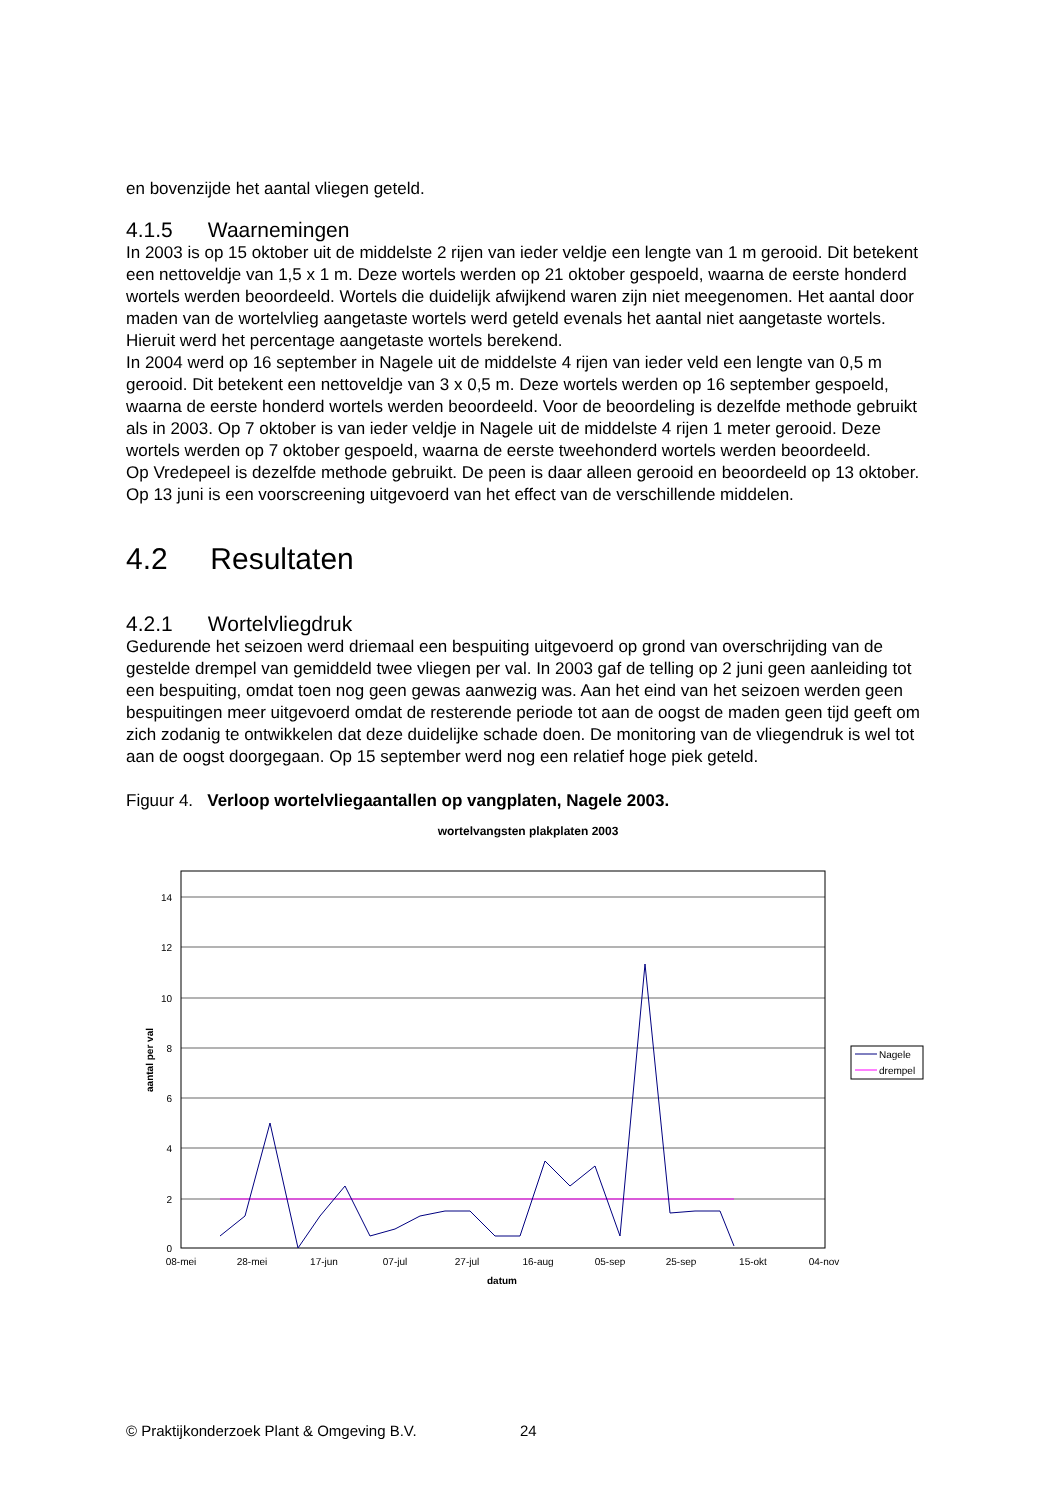en bovenzijde het aantal vliegen geteld.
4.1.5 Waarnemingen
In 2003 is op 15 oktober uit de middelste 2 rijen van ieder veldje een lengte van 1 m gerooid. Dit betekent een nettoveldje van 1,5 x 1 m. Deze wortels werden op 21 oktober gespoeld, waarna de eerste honderd wortels werden beoordeeld. Wortels die duidelijk afwijkend waren zijn niet meegenomen. Het aantal door maden van de wortelvlieg aangetaste wortels werd geteld evenals het aantal niet aangetaste wortels. Hieruit werd het percentage aangetaste wortels berekend.
In 2004 werd op 16 september in Nagele uit de middelste 4 rijen van ieder veld een lengte van 0,5 m gerooid. Dit betekent een nettoveldje van 3 x 0,5 m. Deze wortels werden op 16 september gespoeld, waarna de eerste honderd wortels werden beoordeeld. Voor de beoordeling is dezelfde methode gebruikt als in 2003. Op 7 oktober is van ieder veldje in Nagele uit de middelste 4 rijen 1 meter gerooid. Deze wortels werden op 7 oktober gespoeld, waarna de eerste tweehonderd wortels werden beoordeeld.
Op Vredepeel is dezelfde methode gebruikt. De peen is daar alleen gerooid en beoordeeld op 13 oktober.
Op 13 juni is een voorscreening uitgevoerd van het effect van de verschillende middelen.
4.2 Resultaten
4.2.1 Wortelvliegdruk
Gedurende het seizoen werd driemaal een bespuiting uitgevoerd op grond van overschrijding van de gestelde drempel van gemiddeld twee vliegen per val. In 2003 gaf de telling op 2 juni geen aanleiding tot een bespuiting, omdat toen nog geen gewas aanwezig was. Aan het eind van het seizoen werden geen bespuitingen meer uitgevoerd omdat de resterende periode tot aan de oogst de maden geen tijd geeft om zich zodanig te ontwikkelen dat deze duidelijke schade doen. De monitoring van de vliegendruk is wel tot aan de oogst doorgegaan. Op 15 september werd nog een relatief hoge piek geteld.
Figuur 4. Verloop wortelvliegaantallen op vangplaten, Nagele 2003.
wortelvangsten plakplaten 2003
14
12
10
8
6
4
2
0
08-mei
28-mei
17-jun
07-jul
27-jul
16-aug
05-sep
25-sep
15-okt
04-nov
datum
aantal per val
Nagele
drempel
© Praktijkonderzoek Plant & Omgeving B.V.
24